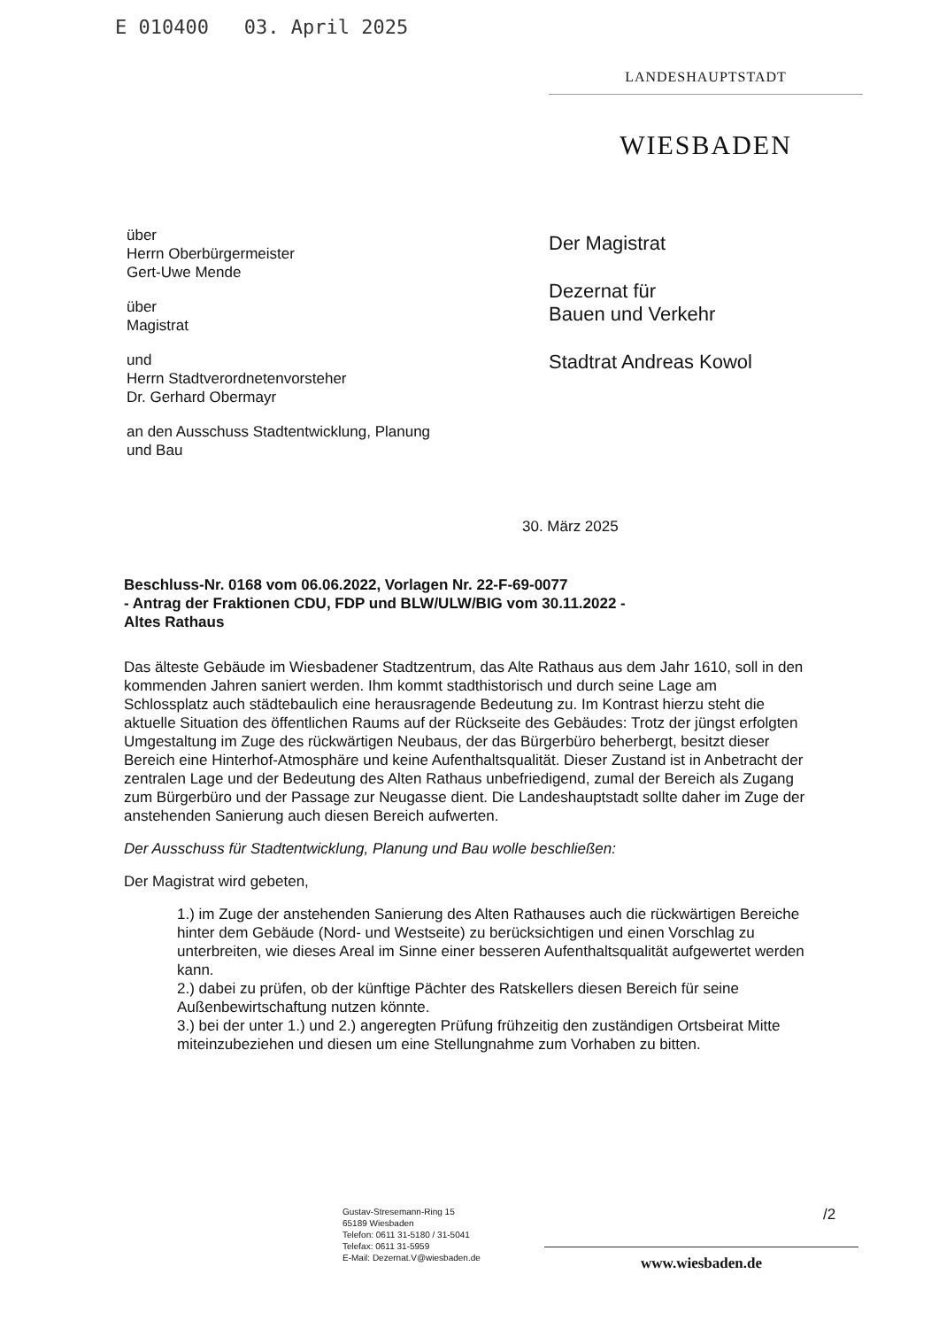E 010400 03. April 2025
LANDESHAUPTSTADT
WIESBADEN
über
Herrn Oberbürgermeister
Gert-Uwe Mende
über
Magistrat
und
Herrn Stadtverordnetenvorsteher
Dr. Gerhard Obermayr
an den Ausschuss Stadtentwicklung, Planung
und Bau
Der Magistrat
Dezernat für
Bauen und Verkehr
Stadtrat Andreas Kowol
30. März 2025
Beschluss-Nr. 0168 vom 06.06.2022, Vorlagen Nr. 22-F-69-0077
- Antrag der Fraktionen CDU, FDP und BLW/ULW/BIG vom 30.11.2022 -
Altes Rathaus
Das älteste Gebäude im Wiesbadener Stadtzentrum, das Alte Rathaus aus dem Jahr 1610, soll in den kommenden Jahren saniert werden. Ihm kommt stadthistorisch und durch seine Lage am Schlossplatz auch städtebaulich eine herausragende Bedeutung zu. Im Kontrast hierzu steht die aktuelle Situation des öffentlichen Raums auf der Rückseite des Gebäudes: Trotz der jüngst erfolgten Umgestaltung im Zuge des rückwärtigen Neubaus, der das Bürgerbüro beherbergt, besitzt dieser Bereich eine Hinterhof-Atmosphäre und keine Aufenthaltsqualität. Dieser Zustand ist in Anbetracht der zentralen Lage und der Bedeutung des Alten Rathaus unbefriedigend, zumal der Bereich als Zugang zum Bürgerbüro und der Passage zur Neugasse dient. Die Landeshauptstadt sollte daher im Zuge der anstehenden Sanierung auch diesen Bereich aufwerten.
Der Ausschuss für Stadtentwicklung, Planung und Bau wolle beschließen:
Der Magistrat wird gebeten,
1.) im Zuge der anstehenden Sanierung des Alten Rathauses auch die rückwärtigen Bereiche hinter dem Gebäude (Nord- und Westseite) zu berücksichtigen und einen Vorschlag zu unterbreiten, wie dieses Areal im Sinne einer besseren Aufenthaltsqualität aufgewertet werden kann.
2.) dabei zu prüfen, ob der künftige Pächter des Ratskellers diesen Bereich für seine Außenbewirtschaftung nutzen könnte.
3.) bei der unter 1.) und 2.) angeregten Prüfung frühzeitig den zuständigen Ortsbeirat Mitte miteinzubeziehen und diesen um eine Stellungnahme zum Vorhaben zu bitten.
Gustav-Stresemann-Ring 15
65189 Wiesbaden
Telefon: 0611 31-5180 / 31-5041
Telefax: 0611 31-5959
E-Mail: Dezernat.V@wiesbaden.de
/2
www.wiesbaden.de